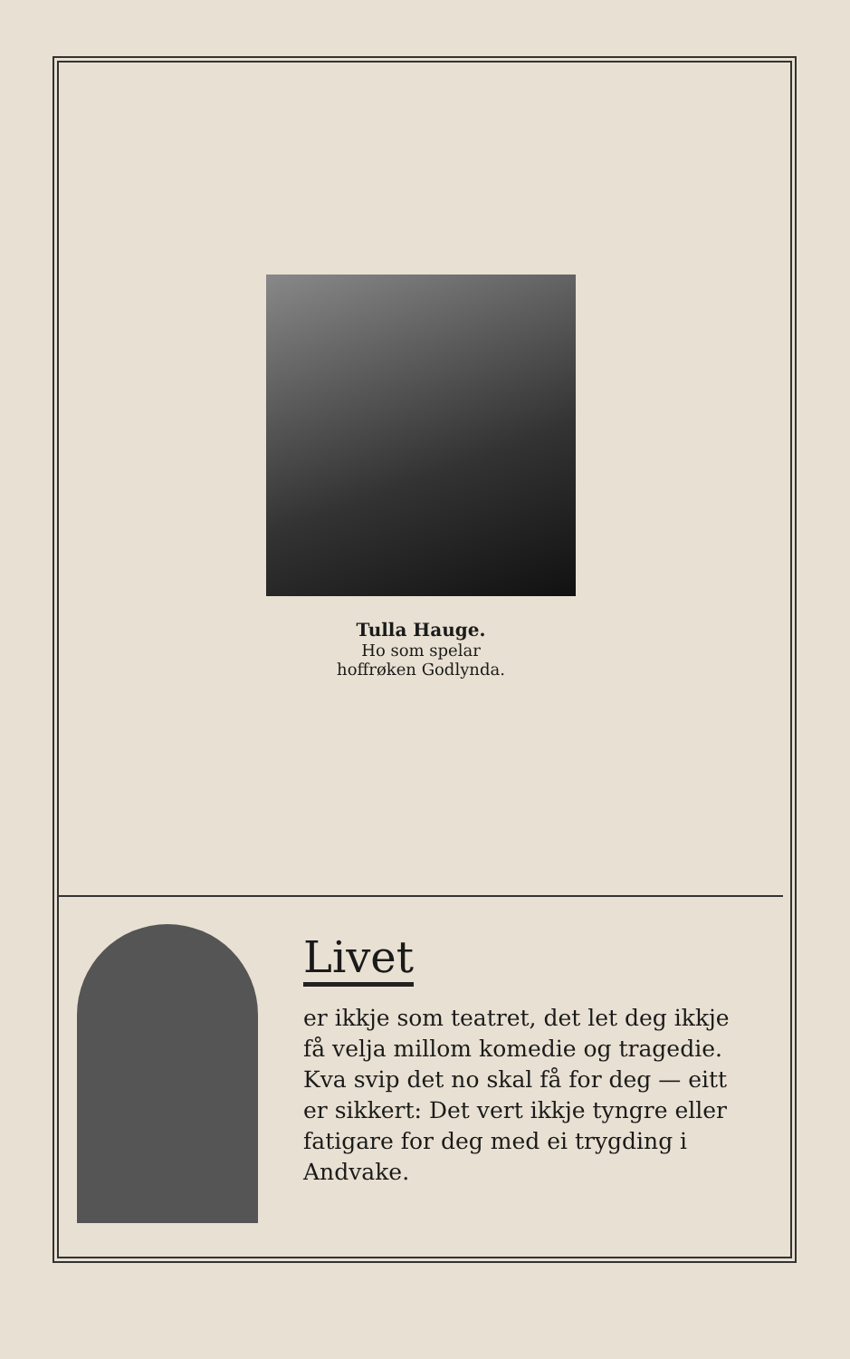Tulla Hauge.
Ho som spelar
hoffrøken Godlynda.
Livet
er ikkje som teatret, det let deg ikkje få velja millom komedie og tragedie. Kva svip det no skal få for deg — eitt er sikkert: Det vert ikkje tyngre eller fatigare for deg med ei trygding i Andvake.